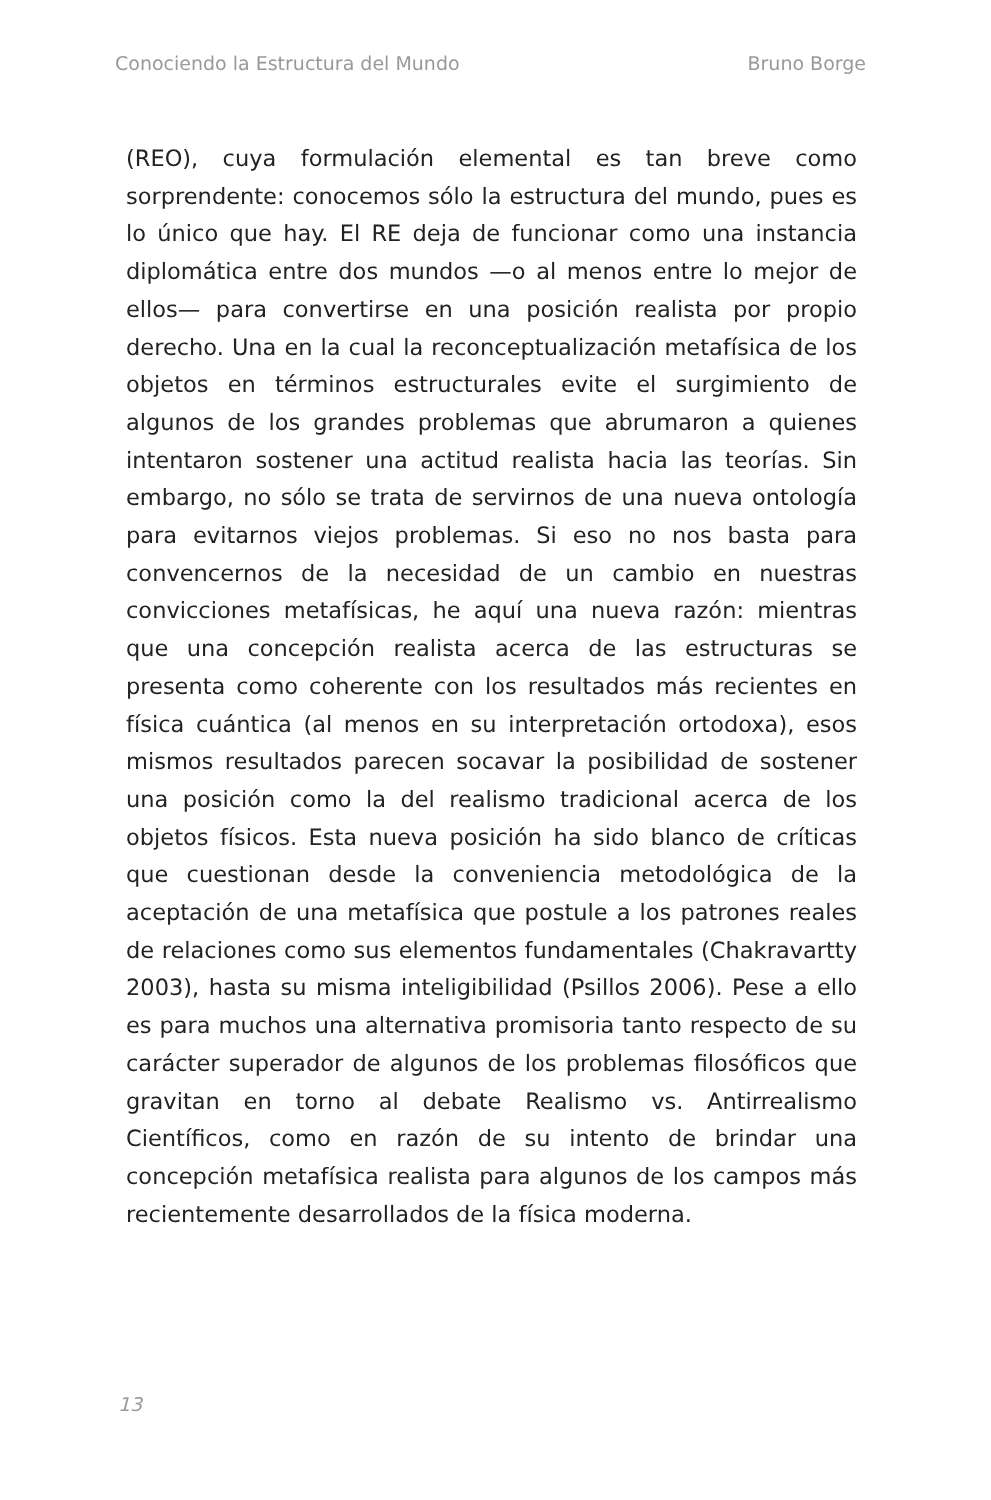Conociendo la Estructura del Mundo Bruno Borge
(REO), cuya formulación elemental es tan breve como sorprendente: conocemos sólo la estructura del mundo, pues es lo único que hay. El RE deja de funcionar como una instancia diplomática entre dos mundos —o al menos entre lo mejor de ellos— para convertirse en una posición realista por propio derecho. Una en la cual la reconceptualización metafísica de los objetos en términos estructurales evite el surgimiento de algunos de los grandes problemas que abrumaron a quienes intentaron sostener una actitud realista hacia las teorías. Sin embargo, no sólo se trata de servirnos de una nueva ontología para evitarnos viejos problemas. Si eso no nos basta para convencernos de la necesidad de un cambio en nuestras convicciones metafísicas, he aquí una nueva razón: mientras que una concepción realista acerca de las estructuras se presenta como coherente con los resultados más recientes en física cuántica (al menos en su interpretación ortodoxa), esos mismos resultados parecen socavar la posibilidad de sostener una posición como la del realismo tradicional acerca de los objetos físicos. Esta nueva posición ha sido blanco de críticas que cuestionan desde la conveniencia metodológica de la aceptación de una metafísica que postule a los patrones reales de relaciones como sus elementos fundamentales (Chakravartty 2003), hasta su misma inteligibilidad (Psillos 2006). Pese a ello es para muchos una alternativa promisoria tanto respecto de su carácter superador de algunos de los problemas filosóficos que gravitan en torno al debate Realismo vs. Antirrealismo Científicos, como en razón de su intento de brindar una concepción metafísica realista para algunos de los campos más recientemente desarrollados de la física moderna.
13